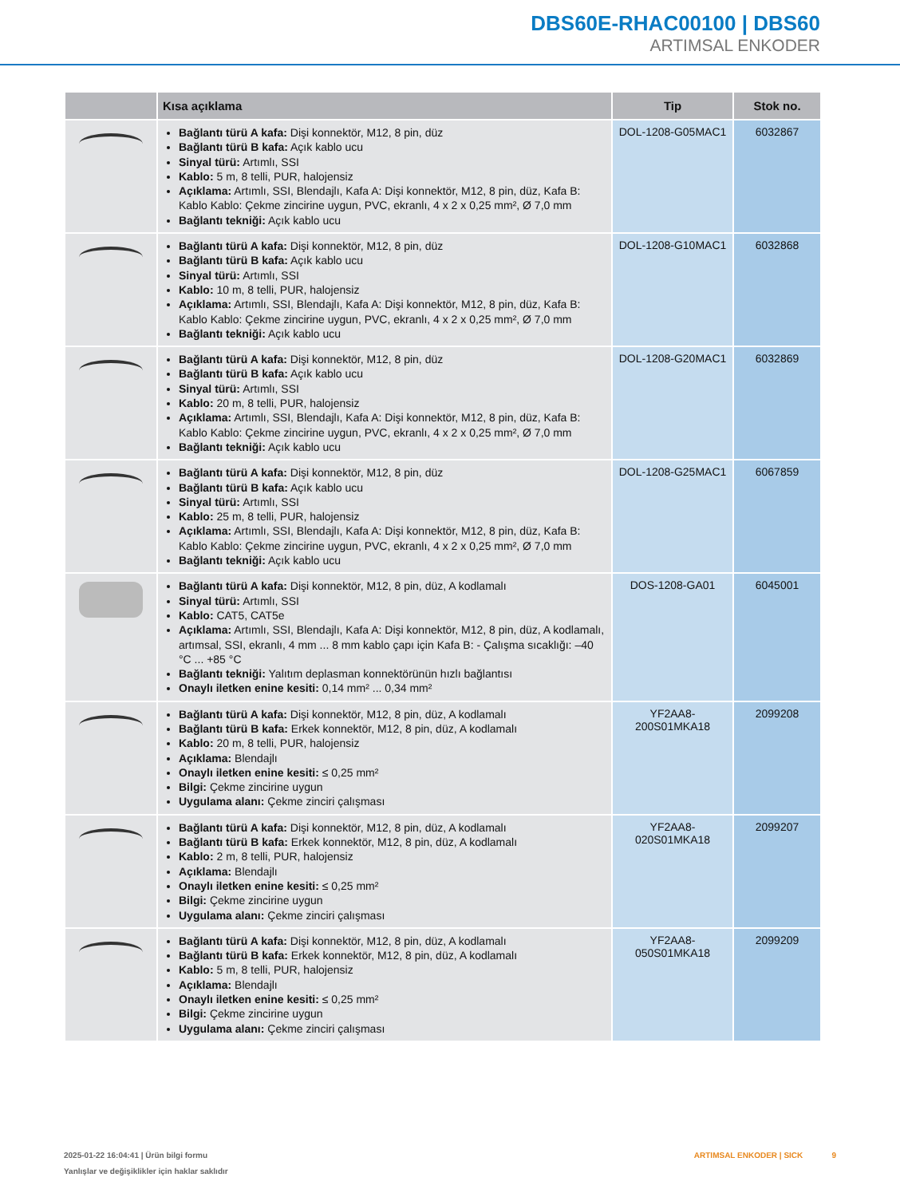DBS60E-RHAC00100 | DBS60
ARTIMSAL ENKODER
| | Kısa açıklama | Tip | Stok no. |
| --- | --- | --- | --- |
| | Bağlantı türü A kafa: Dişi konnektör, M12, 8 pin, düz Bağlantı türü B kafa: Açık kablo ucu Sinyal türü: Artımlı, SSI Kablo: 5 m, 8 telli, PUR, halojensiz Açıklama: Artımlı, SSI, Blendajlı, Kafa A: Dişi konnektör, M12, 8 pin, düz, Kafa B: Kablo Kablo: Çekme zincirine uygun, PVC, ekranlı, 4 x 2 x 0,25 mm², Ø 7,0 mm Bağlantı tekniği: Açık kablo ucu | DOL-1208-G05MAC1 | 6032867 |
| | Bağlantı türü A kafa: Dişi konnektör, M12, 8 pin, düz Bağlantı türü B kafa: Açık kablo ucu Sinyal türü: Artımlı, SSI Kablo: 10 m, 8 telli, PUR, halojensiz Açıklama: Artımlı, SSI, Blendajlı, Kafa A: Dişi konnektör, M12, 8 pin, düz, Kafa B: Kablo Kablo: Çekme zincirine uygun, PVC, ekranlı, 4 x 2 x 0,25 mm², Ø 7,0 mm Bağlantı tekniği: Açık kablo ucu | DOL-1208-G10MAC1 | 6032868 |
| | Bağlantı türü A kafa: Dişi konnektör, M12, 8 pin, düz Bağlantı türü B kafa: Açık kablo ucu Sinyal türü: Artımlı, SSI Kablo: 20 m, 8 telli, PUR, halojensiz Açıklama: Artımlı, SSI, Blendajlı, Kafa A: Dişi konnektör, M12, 8 pin, düz, Kafa B: Kablo Kablo: Çekme zincirine uygun, PVC, ekranlı, 4 x 2 x 0,25 mm², Ø 7,0 mm Bağlantı tekniği: Açık kablo ucu | DOL-1208-G20MAC1 | 6032869 |
| | Bağlantı türü A kafa: Dişi konnektör, M12, 8 pin, düz Bağlantı türü B kafa: Açık kablo ucu Sinyal türü: Artımlı, SSI Kablo: 25 m, 8 telli, PUR, halojensiz Açıklama: Artımlı, SSI, Blendajlı, Kafa A: Dişi konnektör, M12, 8 pin, düz, Kafa B: Kablo Kablo: Çekme zincirine uygun, PVC, ekranlı, 4 x 2 x 0,25 mm², Ø 7,0 mm Bağlantı tekniği: Açık kablo ucu | DOL-1208-G25MAC1 | 6067859 |
| | Bağlantı türü A kafa: Dişi konnektör, M12, 8 pin, düz, A kodlamalı Sinyal türü: Artımlı, SSI Kablo: CAT5, CAT5e Açıklama: Artımlı, SSI, Blendajlı, Kafa A: Dişi konnektör, M12, 8 pin, düz, A kodlamalı, artımsal, SSI, ekranlı, 4 mm ... 8 mm kablo çapı için Kafa B: - Çalışma sıcaklığı: –40 °C ... +85 °C Bağlantı tekniği: Yalıtım deplasman konnektörünün hızlı bağlantısı Onaylı iletken enine kesiti: 0,14 mm² ... 0,34 mm² | DOS-1208-GA01 | 6045001 |
| | Bağlantı türü A kafa: Dişi konnektör, M12, 8 pin, düz, A kodlamalı Bağlantı türü B kafa: Erkek konnektör, M12, 8 pin, düz, A kodlamalı Kablo: 20 m, 8 telli, PUR, halojensiz Açıklama: Blendajlı Onaylı iletken enine kesiti: ≤ 0,25 mm² Bilgi: Çekme zincirine uygun Uygulama alanı: Çekme zinciri çalışması | YF2AA8- 200S01MKA18 | 2099208 |
| | Bağlantı türü A kafa: Dişi konnektör, M12, 8 pin, düz, A kodlamalı Bağlantı türü B kafa: Erkek konnektör, M12, 8 pin, düz, A kodlamalı Kablo: 2 m, 8 telli, PUR, halojensiz Açıklama: Blendajlı Onaylı iletken enine kesiti: ≤ 0,25 mm² Bilgi: Çekme zincirine uygun Uygulama alanı: Çekme zinciri çalışması | YF2AA8- 020S01MKA18 | 2099207 |
| | Bağlantı türü A kafa: Dişi konnektör, M12, 8 pin, düz, A kodlamalı Bağlantı türü B kafa: Erkek konnektör, M12, 8 pin, düz, A kodlamalı Kablo: 5 m, 8 telli, PUR, halojensiz Açıklama: Blendajlı Onaylı iletken enine kesiti: ≤ 0,25 mm² Bilgi: Çekme zincirine uygun Uygulama alanı: Çekme zinciri çalışması | YF2AA8- 050S01MKA18 | 2099209 |
2025-01-22 16:04:41 | Ürün bilgi formu
Yanlışlar ve değişiklikler için haklar saklıdır
ARTIMSAL ENKODER | SICK 9